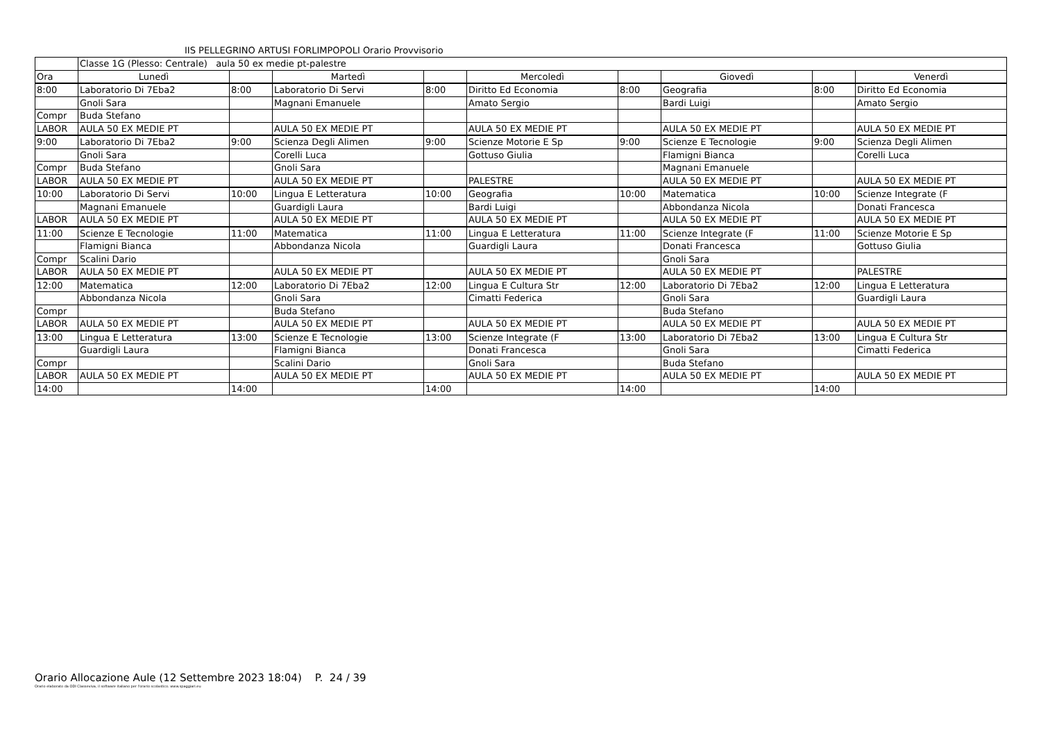IIS PELLEGRINO ARTUSI FORLIMPOPOLI Orario Provvisorio
| | Classe 1G (Plesso: Centrale) aula 50 ex medie pt-palestre | | | | | | | | |
| Ora | Lunedì | | Martedì | | Mercoledì | | Giovedì | | Venerdì |
| 8:00 | Laboratorio Di 7Eba2 | 8:00 | Laboratorio Di Servi | 8:00 | Diritto Ed Economia | 8:00 | Geografia | 8:00 | Diritto Ed Economia |
| | Gnoli Sara | | Magnani Emanuele | | Amato Sergio | | Bardi Luigi | | Amato Sergio |
| Compr | Buda Stefano | | | | | | | | |
| LABOR | AULA 50 EX MEDIE PT | | AULA 50 EX MEDIE PT | | AULA 50 EX MEDIE PT | | AULA 50 EX MEDIE PT | | AULA 50 EX MEDIE PT |
| 9:00 | Laboratorio Di 7Eba2 | 9:00 | Scienza Degli Alimen | 9:00 | Scienze Motorie E Sp | 9:00 | Scienze E Tecnologie | 9:00 | Scienza Degli Alimen |
| | Gnoli Sara | | Corelli Luca | | Gottuso Giulia | | Flamigni Bianca | | Corelli Luca |
| Compr | Buda Stefano | | Gnoli Sara | | | | Magnani Emanuele | | |
| LABOR | AULA 50 EX MEDIE PT | | AULA 50 EX MEDIE PT | | PALESTRE | | AULA 50 EX MEDIE PT | | AULA 50 EX MEDIE PT |
| 10:00 | Laboratorio Di Servi | 10:00 | Lingua E Letteratura | 10:00 | Geografia | 10:00 | Matematica | 10:00 | Scienze Integrate (F |
| | Magnani Emanuele | | Guardigli Laura | | Bardi Luigi | | Abbondanza Nicola | | Donati Francesca |
| LABOR | AULA 50 EX MEDIE PT | | AULA 50 EX MEDIE PT | | AULA 50 EX MEDIE PT | | AULA 50 EX MEDIE PT | | AULA 50 EX MEDIE PT |
| 11:00 | Scienze E Tecnologie | 11:00 | Matematica | 11:00 | Lingua E Letteratura | 11:00 | Scienze Integrate (F | 11:00 | Scienze Motorie E Sp |
| | Flamigni Bianca | | Abbondanza Nicola | | Guardigli Laura | | Donati Francesca | | Gottuso Giulia |
| Compr | Scalini Dario | | | | | | Gnoli Sara | | |
| LABOR | AULA 50 EX MEDIE PT | | AULA 50 EX MEDIE PT | | AULA 50 EX MEDIE PT | | AULA 50 EX MEDIE PT | | PALESTRE |
| 12:00 | Matematica | 12:00 | Laboratorio Di 7Eba2 | 12:00 | Lingua E Cultura Str | 12:00 | Laboratorio Di 7Eba2 | 12:00 | Lingua E Letteratura |
| | Abbondanza Nicola | | Gnoli Sara | | Cimatti Federica | | Gnoli Sara | | Guardigli Laura |
| Compr | | | Buda Stefano | | | | Buda Stefano | | |
| LABOR | AULA 50 EX MEDIE PT | | AULA 50 EX MEDIE PT | | AULA 50 EX MEDIE PT | | AULA 50 EX MEDIE PT | | AULA 50 EX MEDIE PT |
| 13:00 | Lingua E Letteratura | 13:00 | Scienze E Tecnologie | 13:00 | Scienze Integrate (F | 13:00 | Laboratorio Di 7Eba2 | 13:00 | Lingua E Cultura Str |
| | Guardigli Laura | | Flamigni Bianca | | Donati Francesca | | Gnoli Sara | | Cimatti Federica |
| Compr | | | Scalini Dario | | Gnoli Sara | | Buda Stefano | | |
| LABOR | AULA 50 EX MEDIE PT | | AULA 50 EX MEDIE PT | | AULA 50 EX MEDIE PT | | AULA 50 EX MEDIE PT | | AULA 50 EX MEDIE PT |
| 14:00 | | 14:00 | | 14:00 | | 14:00 | | 14:00 | |
Orario Allocazione Aule (12 Settembre 2023 18:04) P. 24 / 39
Orario elaborato da ODI Classeviva, il software italiano per l'orario scolastico. www.spaggiari.eu